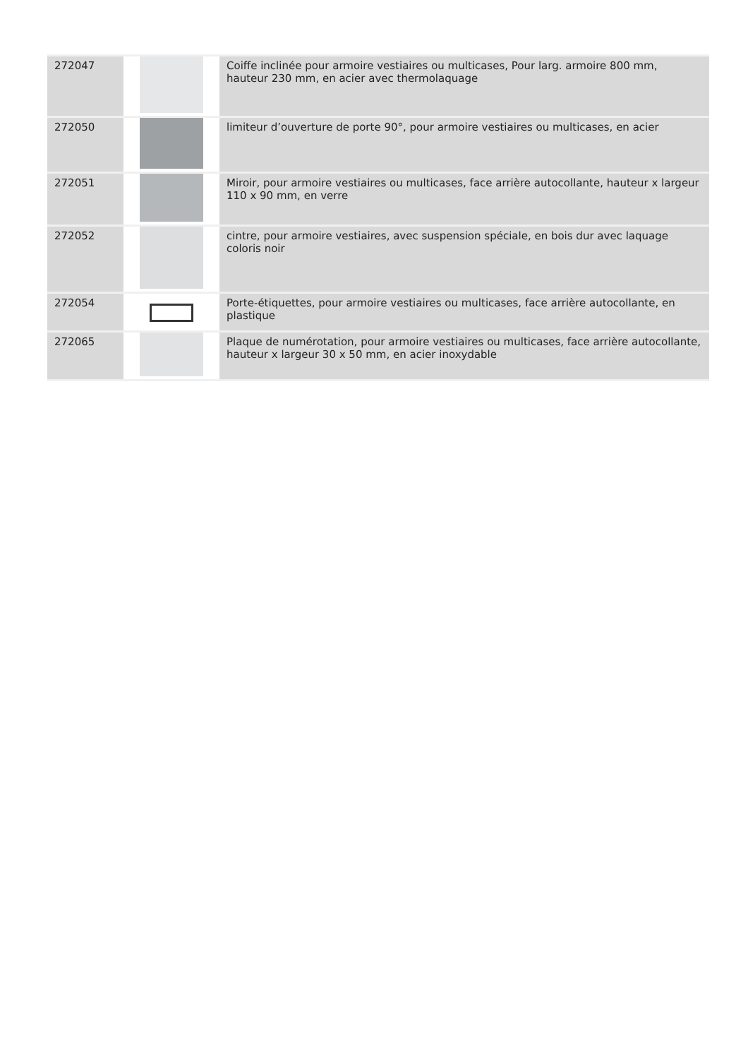| 272047 | | Coiffe inclinée pour armoire vestiaires ou multicases, Pour larg. armoire 800 mm, hauteur 230 mm, en acier avec thermolaquage |
| 272050 | | limiteur d’ouverture de porte 90°, pour armoire vestiaires ou multicases, en acier |
| 272051 | | Miroir, pour armoire vestiaires ou multicases, face arrière autocollante, hauteur x largeur 110 x 90 mm, en verre |
| 272052 | | cintre, pour armoire vestiaires, avec suspension spéciale, en bois dur avec laquage coloris noir |
| 272054 | | Porte-étiquettes, pour armoire vestiaires ou multicases, face arrière autocollante, en plastique |
| 272065 | | Plaque de numérotation, pour armoire vestiaires ou multicases, face arrière autocollante, hauteur x largeur 30 x 50 mm, en acier inoxydable |